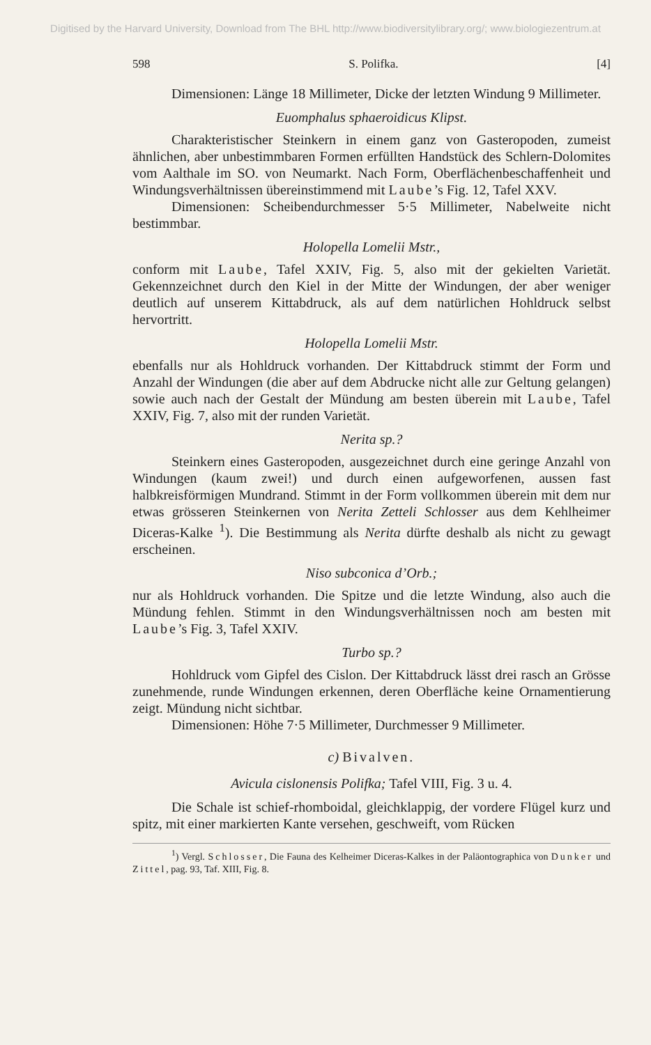Digitised by the Harvard University, Download from The BHL http://www.biodiversitylibrary.org/; www.biologiezentrum.at
598 S. Polifka. [4]
Dimensionen: Länge 18 Millimeter, Dicke der letzten Windung 9 Millimeter.
Euomphalus sphaeroidicus Klipst.
Charakteristischer Steinkern in einem ganz von Gasteropoden, zumeist ähnlichen, aber unbestimmbaren Formen erfüllten Handstück des Schlern-Dolomites vom Aalthale im SO. von Neumarkt. Nach Form, Oberflächenbeschaffenheit und Windungsverhältnissen übereinstimmend mit Laube’s Fig. 12, Tafel XXV.
Dimensionen: Scheibendurchmesser 5·5 Millimeter, Nabelweite nicht bestimmbar.
Holopella Lomelii Mstr.,
conform mit Laube, Tafel XXIV, Fig. 5, also mit der gekielten Varietät. Gekennzeichnet durch den Kiel in der Mitte der Windungen, der aber weniger deutlich auf unserem Kittabdruck, als auf dem natürlichen Hohldruck selbst hervortritt.
Holopella Lomelii Mstr.
ebenfalls nur als Hohldruck vorhanden. Der Kittabdruck stimmt der Form und Anzahl der Windungen (die aber auf dem Abdrucke nicht alle zur Geltung gelangen) sowie auch nach der Gestalt der Mündung am besten überein mit Laube, Tafel XXIV, Fig. 7, also mit der runden Varietät.
Nerita sp.?
Steinkern eines Gasteropoden, ausgezeichnet durch eine geringe Anzahl von Windungen (kaum zwei!) und durch einen aufgeworfenen, aussen fast halbkreisförmigen Mundrand. Stimmt in der Form vollkommen überein mit dem nur etwas grösseren Steinkernen von Nerita Zetteli Schlosser aus dem Kehlheimer Diceras-Kalke <sup>1</sup>). Die Bestimmung als Nerita dürfte deshalb als nicht zu gewagt erscheinen.
Niso subconica d’Orb.;
nur als Hohldruck vorhanden. Die Spitze und die letzte Windung, also auch die Mündung fehlen. Stimmt in den Windungsverhältnissen noch am besten mit Laube’s Fig. 3, Tafel XXIV.
Turbo sp.?
Hohldruck vom Gipfel des Cislon. Der Kittabdruck lässt drei rasch an Grösse zunehmende, runde Windungen erkennen, deren Oberfläche keine Ornamentierung zeigt. Mündung nicht sichtbar.
Dimensionen: Höhe 7·5 Millimeter, Durchmesser 9 Millimeter.
c) Bivalven.
Avicula cislonensis Polifka; Tafel VIII, Fig. 3 u. 4.
Die Schale ist schief-rhomboidal, gleichklappig, der vordere Flügel kurz und spitz, mit einer markierten Kante versehen, geschweift, vom Rücken
<sup>1</sup>) Vergl. Schlosser, Die Fauna des Kelheimer Diceras-Kalkes in der Paläontographica von Dunker und Zittel, pag. 93, Taf. XIII, Fig. 8.